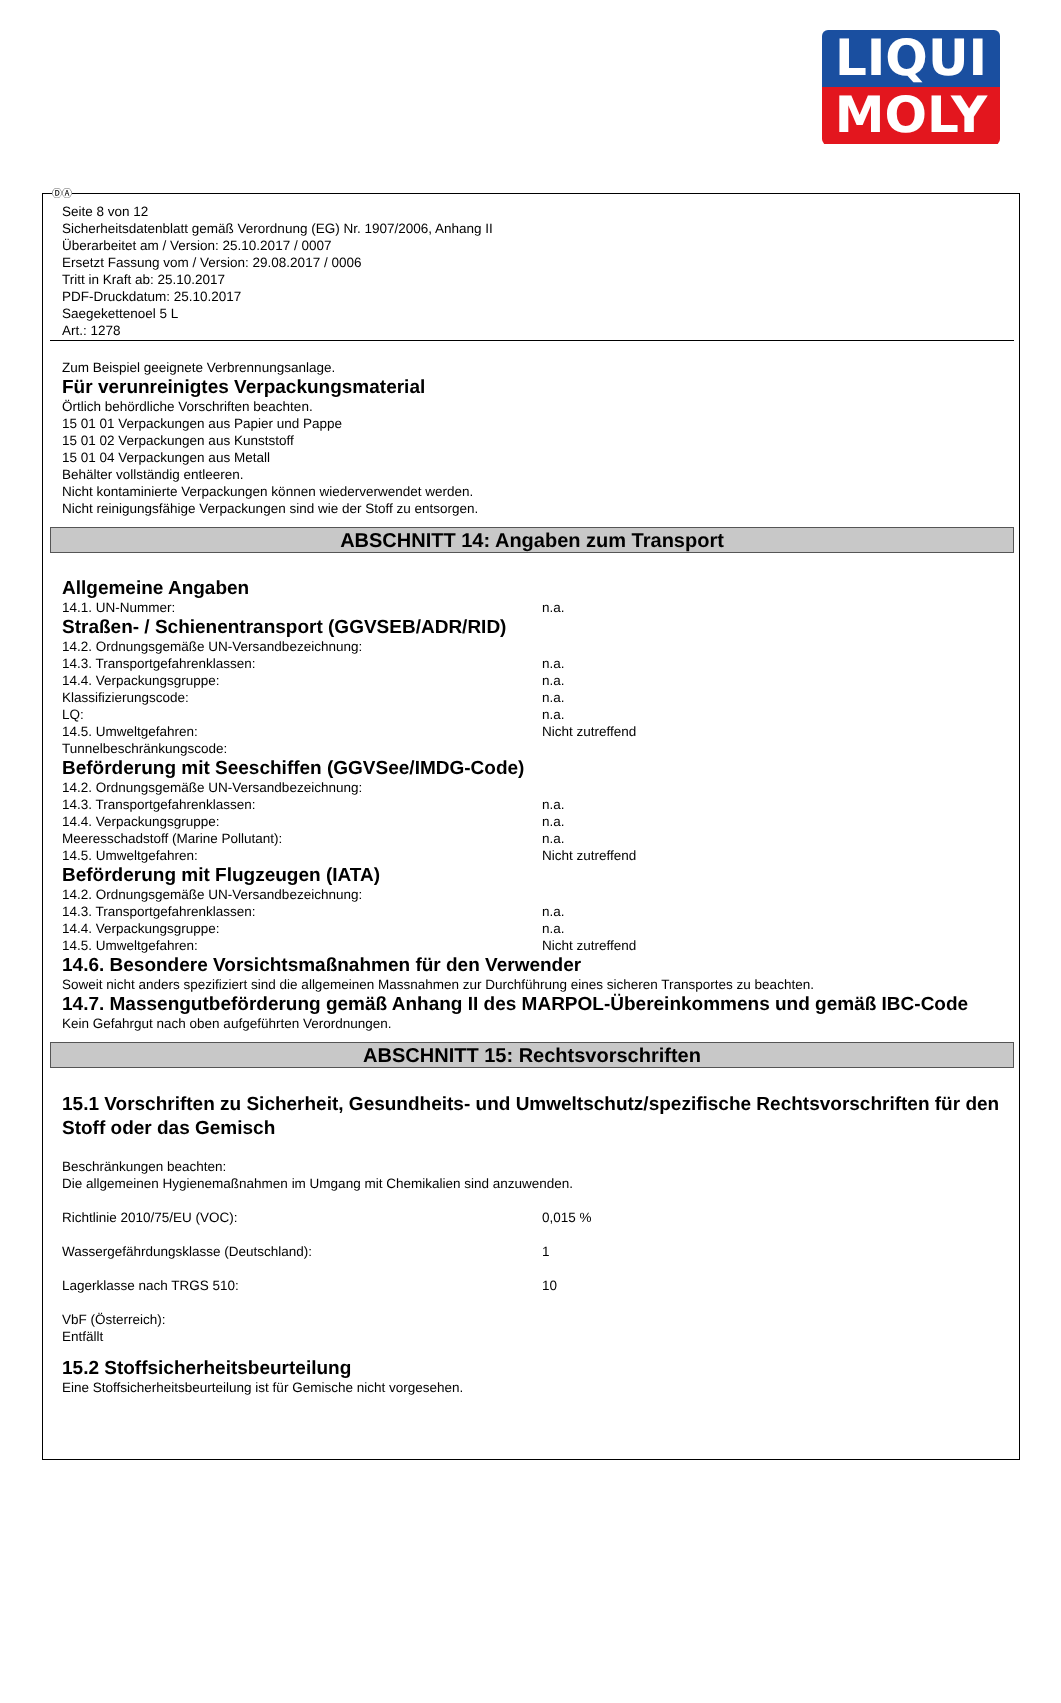LIQUI
MOLY
ⒹⒶ
Seite 8 von 12
Sicherheitsdatenblatt gemäß Verordnung (EG) Nr. 1907/2006, Anhang II
Überarbeitet am / Version: 25.10.2017 / 0007
Ersetzt Fassung vom / Version: 29.08.2017 / 0006
Tritt in Kraft ab: 25.10.2017
PDF-Druckdatum: 25.10.2017
Saegekettenoel 5 L
Art.: 1278
Zum Beispiel geeignete Verbrennungsanlage.
Für verunreinigtes Verpackungsmaterial
Örtlich behördliche Vorschriften beachten.
15 01 01 Verpackungen aus Papier und Pappe
15 01 02 Verpackungen aus Kunststoff
15 01 04 Verpackungen aus Metall
Behälter vollständig entleeren.
Nicht kontaminierte Verpackungen können wiederverwendet werden.
Nicht reinigungsfähige Verpackungen sind wie der Stoff zu entsorgen.
ABSCHNITT 14: Angaben zum Transport
Allgemeine Angaben
14.1. UN-Nummer: n.a.
Straßen- / Schienentransport (GGVSEB/ADR/RID)
14.2. Ordnungsgemäße UN-Versandbezeichnung:
14.3. Transportgefahrenklassen: n.a.
14.4. Verpackungsgruppe: n.a.
Klassifizierungscode: n.a.
LQ: n.a.
14.5. Umweltgefahren: Nicht zutreffend
Tunnelbeschränkungscode:
Beförderung mit Seeschiffen (GGVSee/IMDG-Code)
14.2. Ordnungsgemäße UN-Versandbezeichnung:
14.3. Transportgefahrenklassen: n.a.
14.4. Verpackungsgruppe: n.a.
Meeresschadstoff (Marine Pollutant): n.a.
14.5. Umweltgefahren: Nicht zutreffend
Beförderung mit Flugzeugen (IATA)
14.2. Ordnungsgemäße UN-Versandbezeichnung:
14.3. Transportgefahrenklassen: n.a.
14.4. Verpackungsgruppe: n.a.
14.5. Umweltgefahren: Nicht zutreffend
14.6. Besondere Vorsichtsmaßnahmen für den Verwender
Soweit nicht anders spezifiziert sind die allgemeinen Massnahmen zur Durchführung eines sicheren Transportes zu beachten.
14.7. Massengutbeförderung gemäß Anhang II des MARPOL-Übereinkommens und gemäß IBC-Code
Kein Gefahrgut nach oben aufgeführten Verordnungen.
ABSCHNITT 15: Rechtsvorschriften
15.1 Vorschriften zu Sicherheit, Gesundheits- und Umweltschutz/spezifische Rechtsvorschriften für den Stoff oder das Gemisch
Beschränkungen beachten:
Die allgemeinen Hygienemaßnahmen im Umgang mit Chemikalien sind anzuwenden.
Richtlinie 2010/75/EU (VOC): 0,015 %
Wassergefährdungsklasse (Deutschland): 1
Lagerklasse nach TRGS 510: 10
VbF (Österreich):
Entfällt
15.2 Stoffsicherheitsbeurteilung
Eine Stoffsicherheitsbeurteilung ist für Gemische nicht vorgesehen.